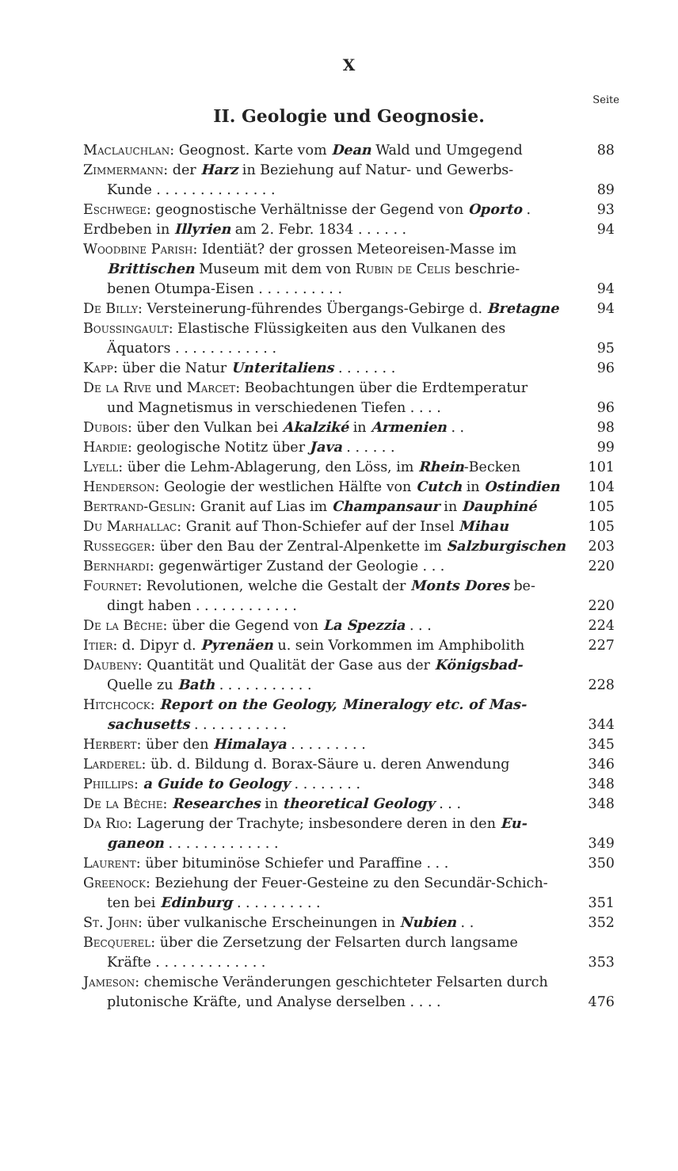X
Seite
II. Geologie und Geognosie.
Maclauchlan: Geognost. Karte vom Dean Wald und Umgegend
88
Zimmermann: der Harz in Beziehung auf Natur- und Gewerbs-
Kunde . . . . . . . . . . . . . .
89
Eschwege: geognostische Verhältnisse der Gegend von Oporto .
93
Erdbeben in Illyrien am 2. Febr. 1834 . . . . . .
94
Woodbine Parish: Identiät? der grossen Meteoreisen-Masse im
Brittischen Museum mit dem von Rubin de Celis beschrie-
benen Otumpa-Eisen . . . . . . . . . .
94
De Billy: Versteinerung-führendes Übergangs-Gebirge d. Bretagne
94
Boussingault: Elastische Flüssigkeiten aus den Vulkanen des
Äquators . . . . . . . . . . . .
95
Kapp: über die Natur Unteritaliens . . . . . . .
96
De la Rive und Marcet: Beobachtungen über die Erdtemperatur
und Magnetismus in verschiedenen Tiefen . . . .
96
Dubois: über den Vulkan bei Akalziké in Armenien . .
98
Hardie: geologische Notitz über Java . . . . . .
99
Lyell: über die Lehm-Ablagerung, den Löss, im Rhein-Becken
101
Henderson: Geologie der westlichen Hälfte von Cutch in Ostindien
104
Bertrand-Geslin: Granit auf Lias im Champansaur in Dauphiné
105
Du Marhallac: Granit auf Thon-Schiefer auf der Insel Mihau
105
Russegger: über den Bau der Zentral-Alpenkette im Salzburgischen
203
Bernhardi: gegenwärtiger Zustand der Geologie . . .
220
Fournet: Revolutionen, welche die Gestalt der Monts Dores be-
dingt haben . . . . . . . . . . . .
220
De la Bêche: über die Gegend von La Spezzia . . .
224
Itier: d. Dipyr d. Pyrenäen u. sein Vorkommen im Amphibolith
227
Daubeny: Quantität und Qualität der Gase aus der Königsbad-
Quelle zu Bath . . . . . . . . . . .
228
Hitchcock: Report on the Geology, Mineralogy etc. of Mas-
sachusetts . . . . . . . . . . .
344
Herbert: über den Himalaya . . . . . . . . .
345
Larderel: üb. d. Bildung d. Borax-Säure u. deren Anwendung
346
Phillips: a Guide to Geology . . . . . . . .
348
De la Bêche: Researches in theoretical Geology . . .
348
Da Rio: Lagerung der Trachyte; insbesondere deren in den Eu-
ganeon . . . . . . . . . . . . .
349
Laurent: über bituminöse Schiefer und Paraffine . . .
350
Greenock: Beziehung der Feuer-Gesteine zu den Secundär-Schich-
ten bei Edinburg . . . . . . . . . .
351
St. John: über vulkanische Erscheinungen in Nubien . .
352
Becquerel: über die Zersetzung der Felsarten durch langsame
Kräfte . . . . . . . . . . . . .
353
Jameson: chemische Veränderungen geschichteter Felsarten durch
plutonische Kräfte, und Analyse derselben . . . .
476